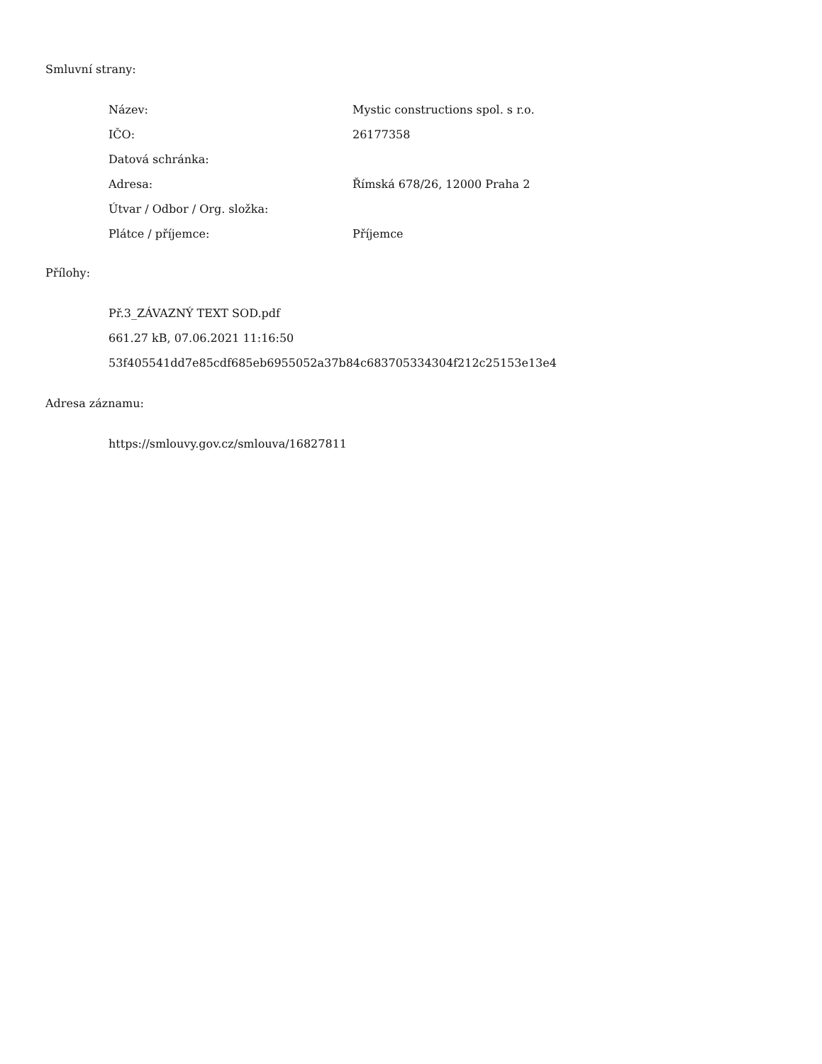Smluvní strany:
| Název: | Mystic constructions spol. s r.o. |
| IČO: | 26177358 |
| Datová schránka: | |
| Adresa: | Římská 678/26, 12000 Praha 2 |
| Útvar / Odbor / Org. složka: | |
| Plátce / příjemce: | Příjemce |
Přílohy:
Př.3_ZÁVAZNÝ TEXT SOD.pdf
661.27 kB, 07.06.2021 11:16:50
53f405541dd7e85cdf685eb6955052a37b84c683705334304f212c25153e13e4
Adresa záznamu:
https://smlouvy.gov.cz/smlouva/16827811